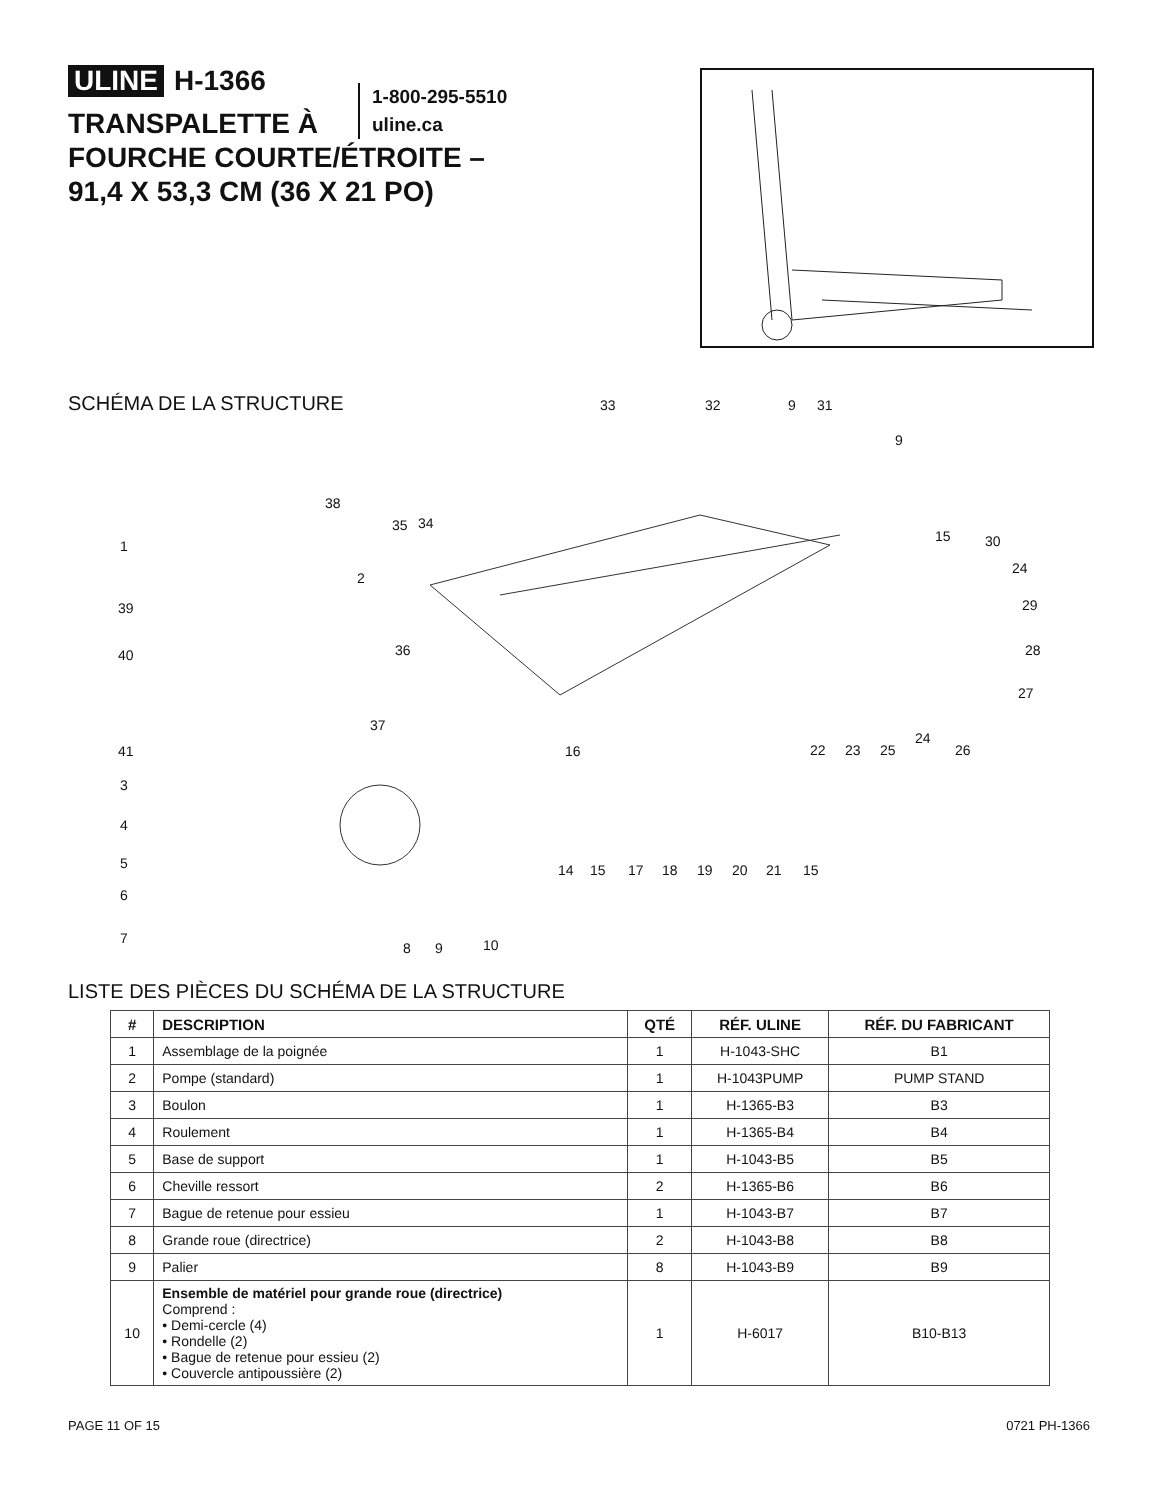ULINE H-1366
1-800-295-5510
uline.ca
TRANSPALETTE À
FOURCHE COURTE/ÉTROITE –
91,4 X 53,3 CM (36 X 21 PO)
SCHÉMA DE LA STRUCTURE 33 32 9 31
9
38
35 34
1
15 30
24
2
39 29
40 36 28
27
37
24
41 16 22 23 25 26
3
4
5 14 15 17 18 19 20 21 15
6
7 10 8 9
LISTE DES PIÈCES DU SCHÉMA DE LA STRUCTURE
| # | DESCRIPTION | QTÉ | RÉF. ULINE | RÉF. DU FABRICANT |
| --- | --- | --- | --- | --- |
| 1 | Assemblage de la poignée | 1 | H-1043-SHC | B1 |
| 2 | Pompe (standard) | 1 | H-1043PUMP | PUMP STAND |
| 3 | Boulon | 1 | H-1365-B3 | B3 |
| 4 | Roulement | 1 | H-1365-B4 | B4 |
| 5 | Base de support | 1 | H-1043-B5 | B5 |
| 6 | Cheville ressort | 2 | H-1365-B6 | B6 |
| 7 | Bague de retenue pour essieu | 1 | H-1043-B7 | B7 |
| 8 | Grande roue (directrice) | 2 | H-1043-B8 | B8 |
| 9 | Palier | 8 | H-1043-B9 | B9 |
| 10 | Ensemble de matériel pour grande roue (directrice) Comprend : • Demi-cercle (4) • Rondelle (2) • Bague de retenue pour essieu (2) • Couvercle antipoussière (2) | 1 | H-6017 | B10-B13 |
PAGE 11 OF 15 0721 PH-1366